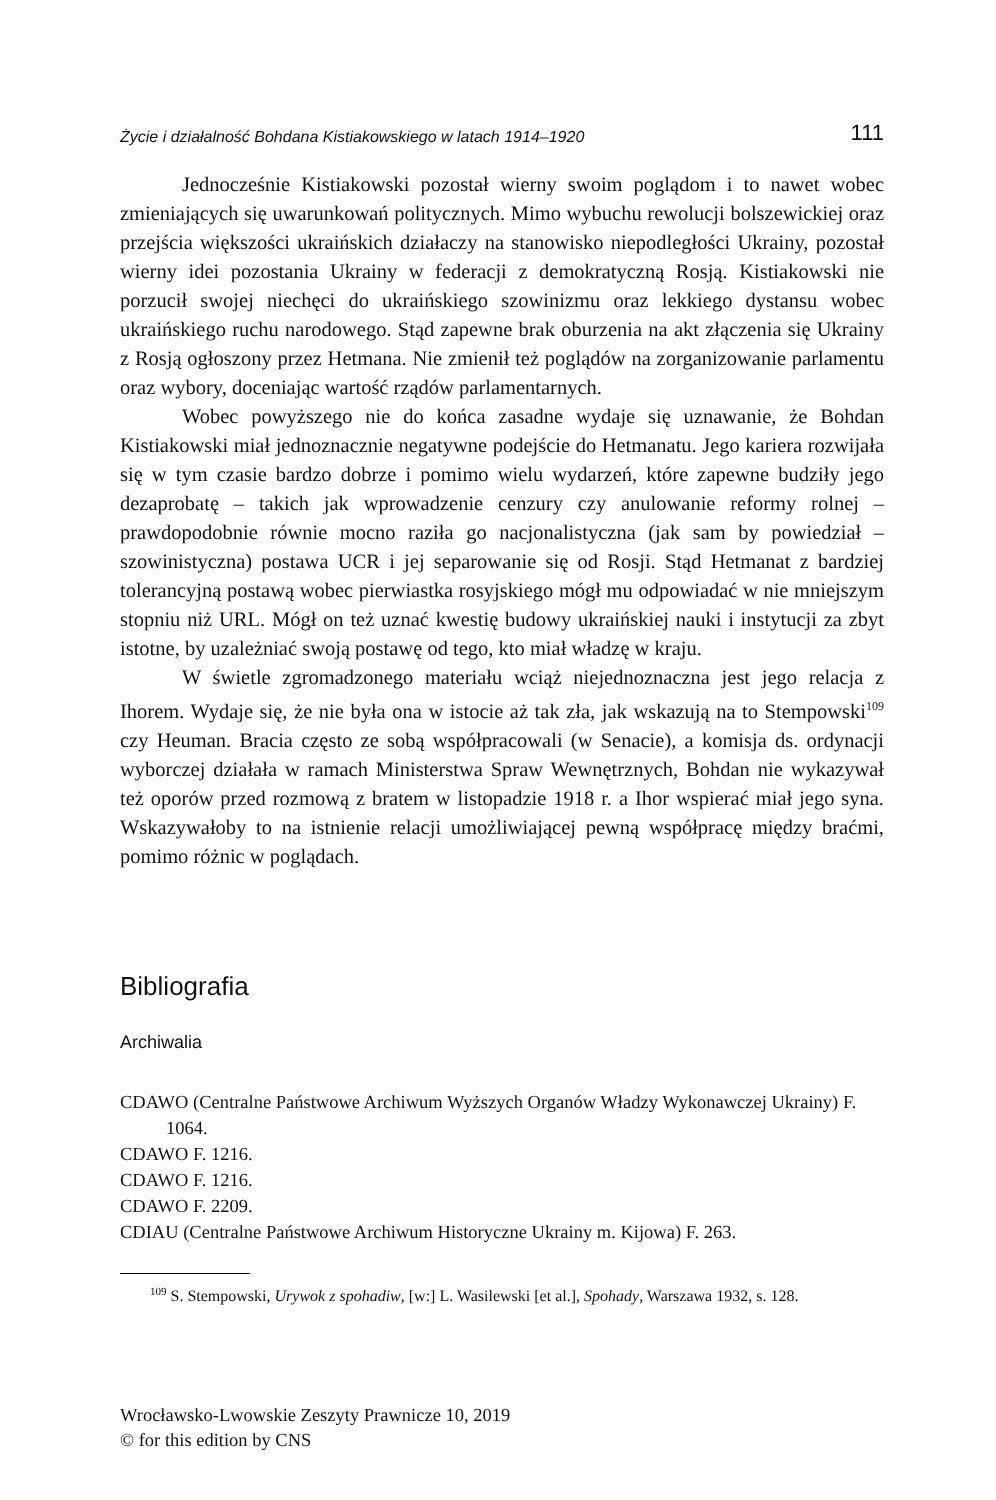Życie i działalność Bohdana Kistiakowskiego w latach 1914–1920 111
Jednocześnie Kistiakowski pozostał wierny swoim poglądom i to nawet wobec zmieniających się uwarunkowań politycznych. Mimo wybuchu rewolucji bolszewickiej oraz przejścia większości ukraińskich działaczy na stanowisko niepodległości Ukrainy, pozostał wierny idei pozostania Ukrainy w federacji z demokratyczną Rosją. Kistiakowski nie porzucił swojej niechęci do ukraińskie­go szowinizmu oraz lekkiego dystansu wobec ukraińskiego ruchu narodowego. Stąd zapewne brak oburzenia na akt złączenia się Ukrainy z Rosją ogłoszony przez Hetmana. Nie zmienił też poglądów na zorganizowanie parlamentu oraz wybory, doceniając wartość rządów parlamentarnych.
Wobec powyższego nie do końca zasadne wydaje się uznawanie, że Boh­dan Kistiakowski miał jednoznacznie negatywne podejście do Hetmanatu. Jego kariera rozwijała się w tym czasie bardzo dobrze i pomimo wielu wydarzeń, któ­re zapewne budziły jego dezaprobatę – takich jak wprowadzenie cenzury czy anulowanie reformy rolnej – prawdopodobnie równie mocno raziła go nacjonali­styczna (jak sam by powiedział – szowinistyczna) postawa UCR i jej separowa­nie się od Rosji. Stąd Hetmanat z bardziej tolerancyjną postawą wobec pier­wiastka rosyjskiego mógł mu odpowiadać w nie mniejszym stopniu niż URL. Mógł on też uznać kwestię budowy ukraińskiej nauki i instytucji za zbyt istotne, by uzależniać swoją postawę od tego, kto miał władzę w kraju.
W świetle zgromadzonego materiału wciąż niejednoznaczna jest jego re­lacja z Ihorem. Wydaje się, że nie była ona w istocie aż tak zła, jak wskazują na to Stempowski<sup>109</sup> czy Heuman. Bracia często ze sobą współpracowali (w Sena­cie), a komisja ds. ordynacji wyborczej działała w ramach Ministerstwa Spraw Wewnętrznych, Bohdan nie wykazywał też oporów przed rozmową z bratem w listopadzie 1918 r. a Ihor wspierać miał jego syna. Wskazywałoby to na istnienie relacji umożliwiającej pewną współpracę między braćmi, pomimo różnic w po­glądach.
Bibliografia
Archiwalia
CDAWO (Centralne Państwowe Archiwum Wyższych Organów Władzy Wykonawczej Ukrainy) F. 1064.
CDAWO F. 1216.
CDAWO F. 1216.
CDAWO F. 2209.
CDIAU (Centralne Państwowe Archiwum Historyczne Ukrainy m. Kijowa) F. 263.
<sup>109</sup> S. Stempowski, Urywok z spohadiw, [w:] L. Wasilewski [et al.], Spohady, Warszawa 1932, s. 128.
Wrocławsko-Lwowskie Zeszyty Prawnicze 10, 2019
© for this edition by CNS